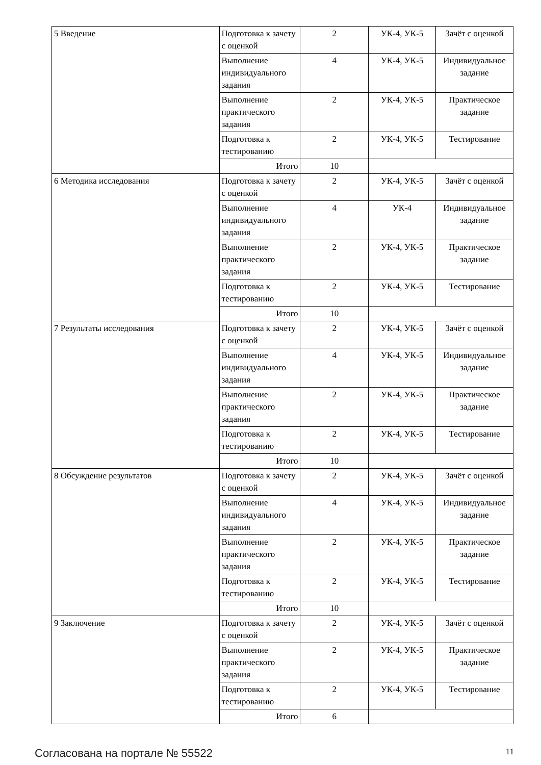| 5 Введение | Подготовка к зачету с оценкой | 2 | УК-4, УК-5 | Зачёт с оценкой |
| | Выполнение индивидуального задания | 4 | УК-4, УК-5 | Индивидуальное задание |
| | Выполнение практического задания | 2 | УК-4, УК-5 | Практическое задание |
| | Подготовка к тестированию | 2 | УК-4, УК-5 | Тестирование |
| | Итого | 10 | | |
| 6 Методика исследования | Подготовка к зачету с оценкой | 2 | УК-4, УК-5 | Зачёт с оценкой |
| | Выполнение индивидуального задания | 4 | УК-4 | Индивидуальное задание |
| | Выполнение практического задания | 2 | УК-4, УК-5 | Практическое задание |
| | Подготовка к тестированию | 2 | УК-4, УК-5 | Тестирование |
| | Итого | 10 | | |
| 7 Результаты исследования | Подготовка к зачету с оценкой | 2 | УК-4, УК-5 | Зачёт с оценкой |
| | Выполнение индивидуального задания | 4 | УК-4, УК-5 | Индивидуальное задание |
| | Выполнение практического задания | 2 | УК-4, УК-5 | Практическое задание |
| | Подготовка к тестированию | 2 | УК-4, УК-5 | Тестирование |
| | Итого | 10 | | |
| 8 Обсуждение результатов | Подготовка к зачету с оценкой | 2 | УК-4, УК-5 | Зачёт с оценкой |
| | Выполнение индивидуального задания | 4 | УК-4, УК-5 | Индивидуальное задание |
| | Выполнение практического задания | 2 | УК-4, УК-5 | Практическое задание |
| | Подготовка к тестированию | 2 | УК-4, УК-5 | Тестирование |
| | Итого | 10 | | |
| 9 Заключение | Подготовка к зачету с оценкой | 2 | УК-4, УК-5 | Зачёт с оценкой |
| | Выполнение практического задания | 2 | УК-4, УК-5 | Практическое задание |
| | Подготовка к тестированию | 2 | УК-4, УК-5 | Тестирование |
| | Итого | 6 | | |
Согласована на портале № 55522 11